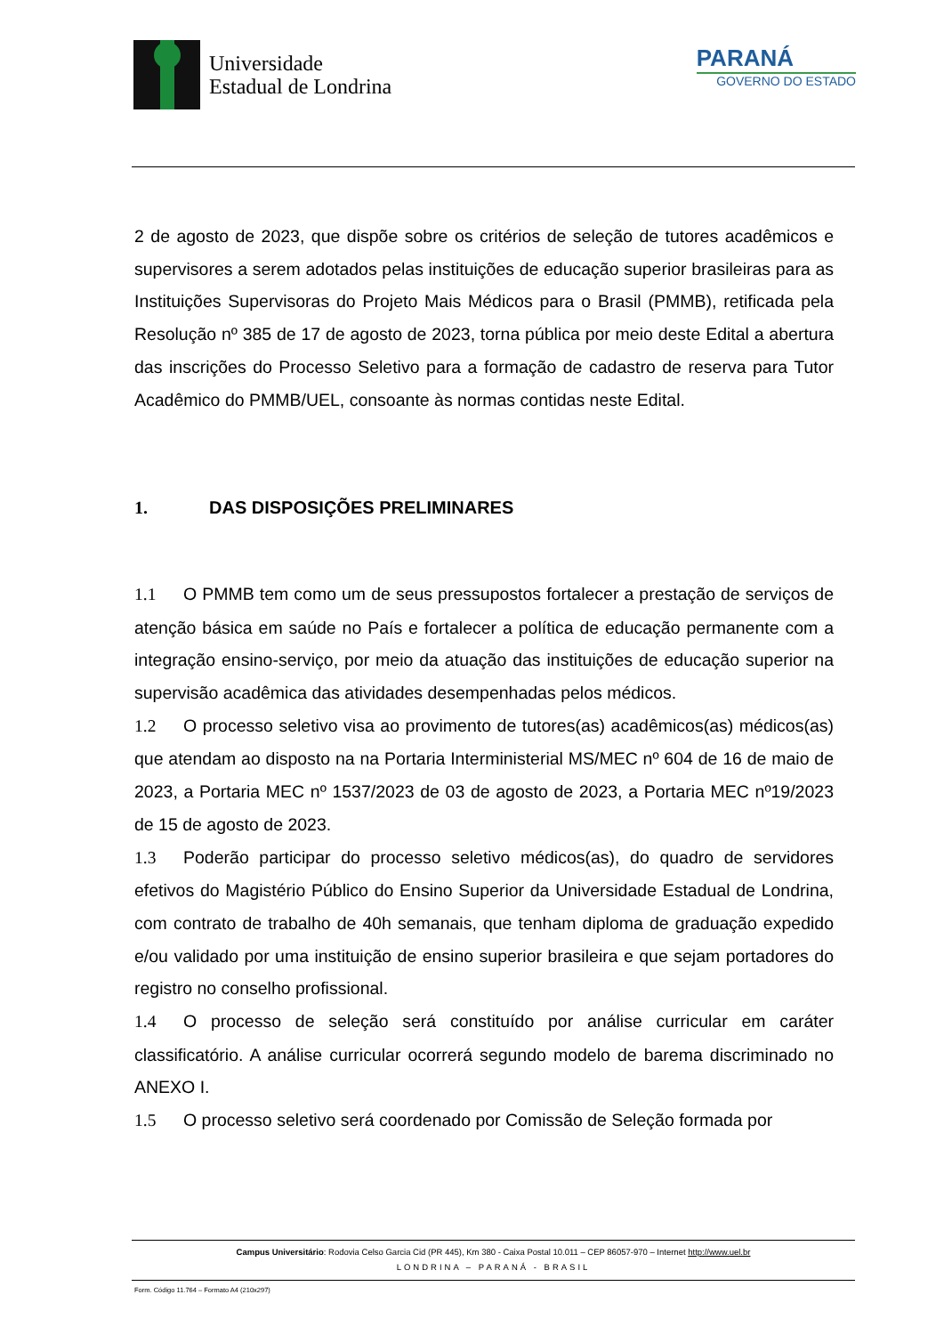Universidade
Estadual de Londrina
PARANÁ
GOVERNO DO ESTADO
2 de agosto de 2023, que dispõe sobre os critérios de seleção de tutores acadêmicos e supervisores a serem adotados pelas instituições de educação superior brasileiras para as Instituições Supervisoras do Projeto Mais Médicos para o Brasil (PMMB), retificada pela Resolução nº 385 de 17 de agosto de 2023, torna pública por meio deste Edital a abertura das inscrições do Processo Seletivo para a formação de cadastro de reserva para Tutor Acadêmico do PMMB/UEL, consoante às normas contidas neste Edital.
1. DAS DISPOSIÇÕES PRELIMINARES
1.1 O PMMB tem como um de seus pressupostos fortalecer a prestação de serviços de atenção básica em saúde no País e fortalecer a política de educação permanente com a integração ensino-serviço, por meio da atuação das instituições de educação superior na supervisão acadêmica das atividades desempenhadas pelos médicos.
1.2 O processo seletivo visa ao provimento de tutores(as) acadêmicos(as) médicos(as) que atendam ao disposto na na Portaria Interministerial MS/MEC nº 604 de 16 de maio de 2023, a Portaria MEC nº 1537/2023 de 03 de agosto de 2023, a Portaria MEC nº19/2023 de 15 de agosto de 2023.
1.3 Poderão participar do processo seletivo médicos(as), do quadro de servidores efetivos do Magistério Público do Ensino Superior da Universidade Estadual de Londrina, com contrato de trabalho de 40h semanais, que tenham diploma de graduação expedido e/ou validado por uma instituição de ensino superior brasileira e que sejam portadores do registro no conselho profissional.
1.4 O processo de seleção será constituído por análise curricular em caráter classificatório. A análise curricular ocorrerá segundo modelo de barema discriminado no ANEXO I.
1.5 O processo seletivo será coordenado por Comissão de Seleção formada por
Campus Universitário: Rodovia Celso Garcia Cid (PR 445), Km 380 - Caixa Postal 10.011 – CEP 86057-970 – Internet http://www.uel.br
LONDRINA – PARANÁ - BRASIL
Form. Código 11.764 – Formato A4 (210x297)